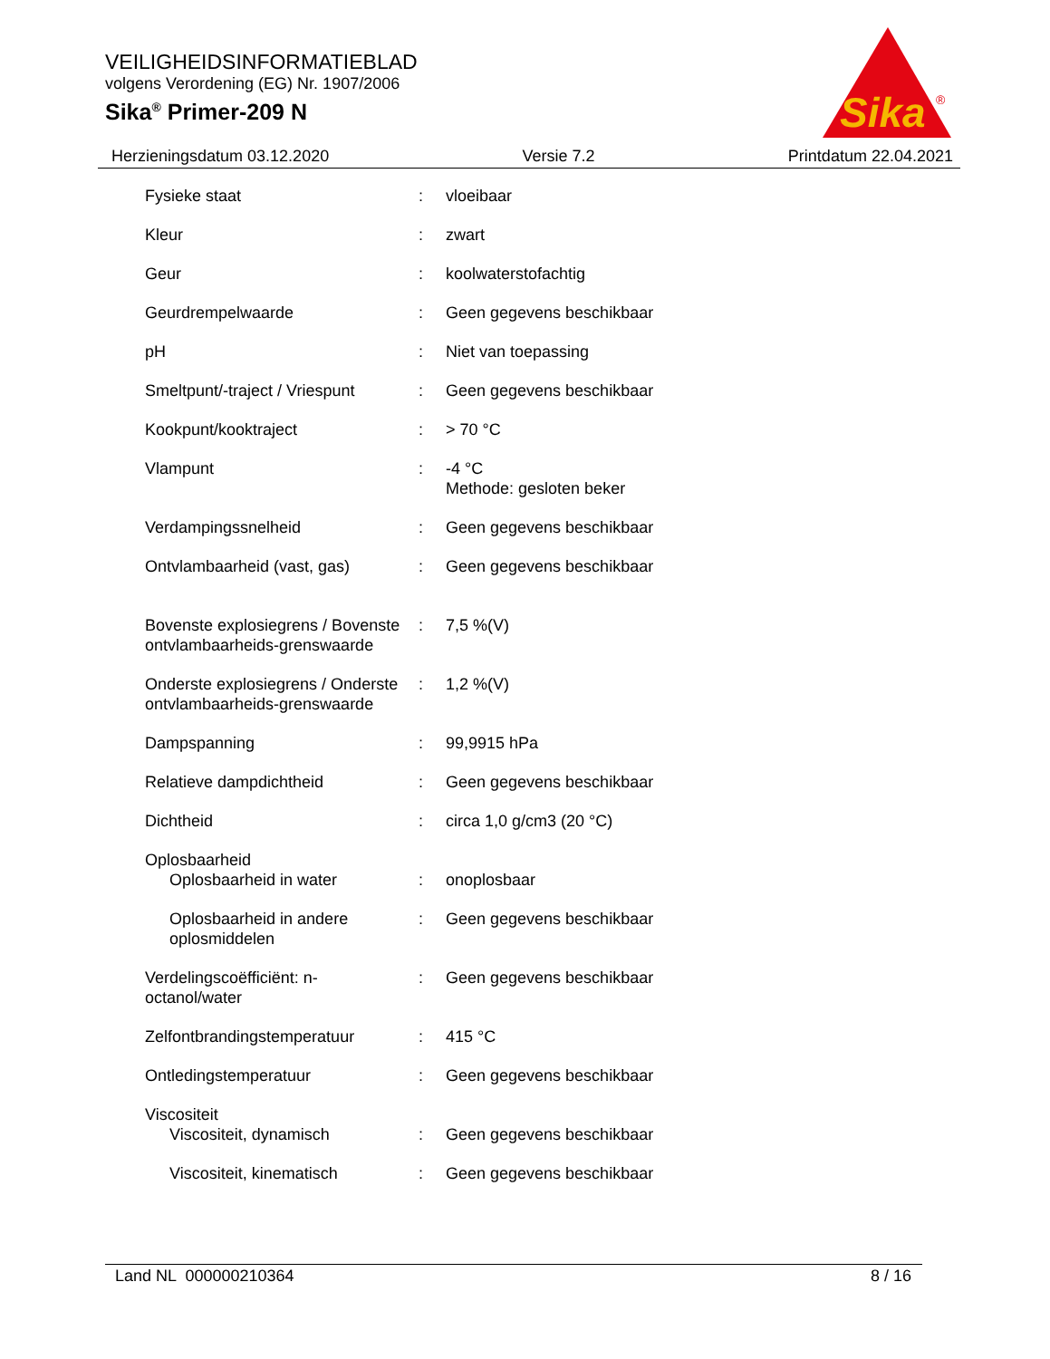VEILIGHEIDSINFORMATIEBLAD
volgens Verordening (EG) Nr. 1907/2006
Sika<sup>®</sup> Primer-209 N
Sika
®
Herzieningsdatum 03.12.2020 Versie 7.2 Printdatum 22.04.2021
| Fysieke staat | : | vloeibaar |
| Kleur | : | zwart |
| Geur | : | koolwaterstofachtig |
| Geurdrempelwaarde | : | Geen gegevens beschikbaar |
| pH | : | Niet van toepassing |
| Smeltpunt/-traject / Vriespunt | : | Geen gegevens beschikbaar |
| Kookpunt/kooktraject | : | > 70 °C |
| Vlampunt | : | -4 °C Methode: gesloten beker |
| Verdampingssnelheid | : | Geen gegevens beschikbaar |
| Ontvlambaarheid (vast, gas) | : | Geen gegevens beschikbaar |
| Bovenste explosiegrens / Bovenste ontvlambaarheids-grenswaarde | : | 7,5 %(V) |
| Onderste explosiegrens / Onderste ontvlambaarheids-grenswaarde | : | 1,2 %(V) |
| Dampspanning | : | 99,9915 hPa |
| Relatieve dampdichtheid | : | Geen gegevens beschikbaar |
| Dichtheid | : | circa 1,0 g/cm3 (20 °C) |
| Oplosbaarheid | | |
| Oplosbaarheid in water | : | onoplosbaar |
| Oplosbaarheid in andere oplosmiddelen | : | Geen gegevens beschikbaar |
| Verdelingscoëfficiënt: n-octanol/water | : | Geen gegevens beschikbaar |
| Zelfontbrandingstemperatuur | : | 415 °C |
| Ontledingstemperatuur | : | Geen gegevens beschikbaar |
| Viscositeit | | |
| Viscositeit, dynamisch | : | Geen gegevens beschikbaar |
| Viscositeit, kinematisch | : | Geen gegevens beschikbaar |
Land NL 000000210364 8 / 16